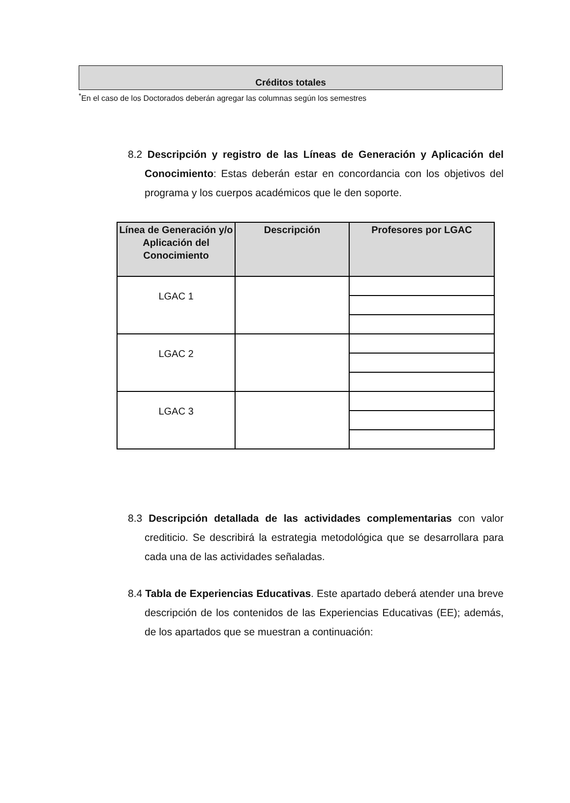Créditos totales
<sup>*</sup> En el caso de los Doctorados deberán agregar las columnas según los semestres
8.2 Descripción y registro de las Líneas de Generación y Aplicación del Conocimiento: Estas deberán estar en concordancia con los objetivos del programa y los cuerpos académicos que le den soporte.
| Línea de Generación y/o Aplicación del Conocimiento | Descripción | Profesores por LGAC |
| --- | --- | --- |
| LGAC 1 | | |
| LGAC 2 | | |
| LGAC 3 | | |
8.3 Descripción detallada de las actividades complementarias con valor crediticio. Se describirá la estrategia metodológica que se desarrollara para cada una de las actividades señaladas.
8.4 Tabla de Experiencias Educativas. Este apartado deberá atender una breve descripción de los contenidos de las Experiencias Educativas (EE); además, de los apartados que se muestran a continuación: